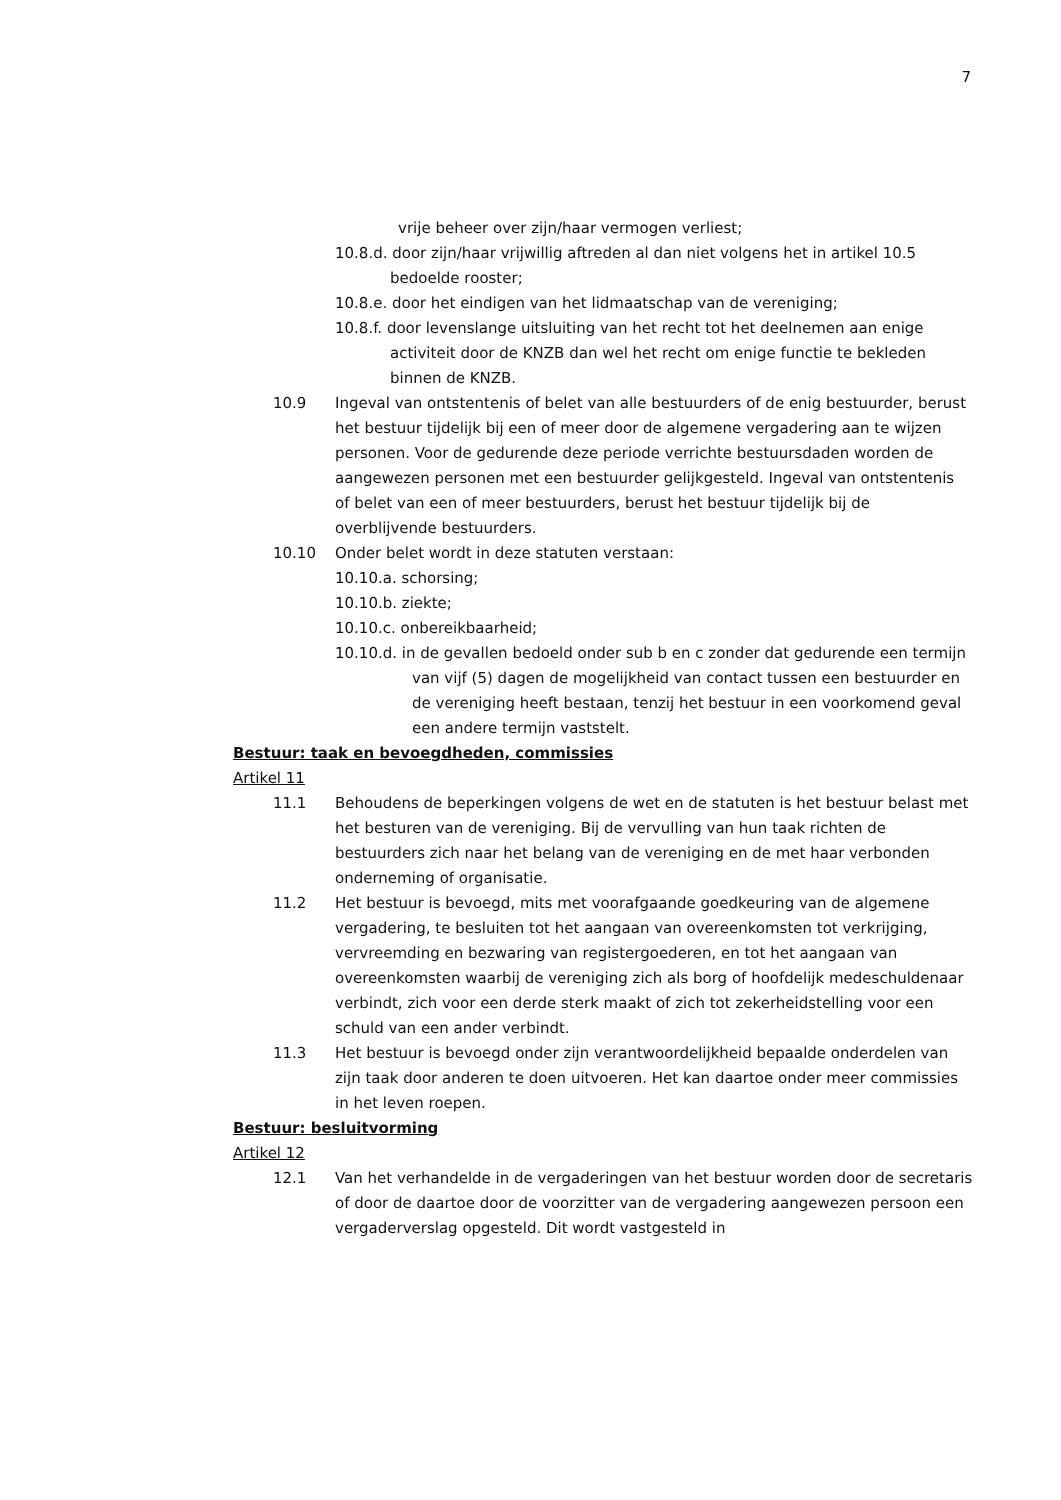7
vrije beheer over zijn/haar vermogen verliest;
10.8.d. door zijn/haar vrijwillig aftreden al dan niet volgens het in artikel 10.5 bedoelde rooster;
10.8.e. door het eindigen van het lidmaatschap van de vereniging;
10.8.f. door levenslange uitsluiting van het recht tot het deelnemen aan enige activiteit door de KNZB dan wel het recht om enige functie te bekleden binnen de KNZB.
10.9 Ingeval van ontstentenis of belet van alle bestuurders of de enig bestuurder, berust het bestuur tijdelijk bij een of meer door de algemene vergadering aan te wijzen personen. Voor de gedurende deze periode verrichte bestuursdaden worden de aangewezen personen met een bestuurder gelijkgesteld. Ingeval van ontstentenis of belet van een of meer bestuurders, berust het bestuur tijdelijk bij de overblijvende bestuurders.
10.10 Onder belet wordt in deze statuten verstaan:
10.10.a. schorsing;
10.10.b. ziekte;
10.10.c. onbereikbaarheid;
10.10.d. in de gevallen bedoeld onder sub b en c zonder dat gedurende een termijn van vijf (5) dagen de mogelijkheid van contact tussen een bestuurder en de vereniging heeft bestaan, tenzij het bestuur in een voorkomend geval een andere termijn vaststelt.
Bestuur: taak en bevoegdheden, commissies
Artikel 11
11.1 Behoudens de beperkingen volgens de wet en de statuten is het bestuur belast met het besturen van de vereniging. Bij de vervulling van hun taak richten de bestuurders zich naar het belang van de vereniging en de met haar verbonden onderneming of organisatie.
11.2 Het bestuur is bevoegd, mits met voorafgaande goedkeuring van de algemene vergadering, te besluiten tot het aangaan van overeenkomsten tot verkrijging, vervreemding en bezwaring van registergoederen, en tot het aangaan van overeenkomsten waarbij de vereniging zich als borg of hoofdelijk medeschuldenaar verbindt, zich voor een derde sterk maakt of zich tot zekerheidstelling voor een schuld van een ander verbindt.
11.3 Het bestuur is bevoegd onder zijn verantwoordelijkheid bepaalde onderdelen van zijn taak door anderen te doen uitvoeren. Het kan daartoe onder meer commissies in het leven roepen.
Bestuur: besluitvorming
Artikel 12
12.1 Van het verhandelde in de vergaderingen van het bestuur worden door de secretaris of door de daartoe door de voorzitter van de vergadering aangewezen persoon een vergaderverslag opgesteld. Dit wordt vastgesteld in